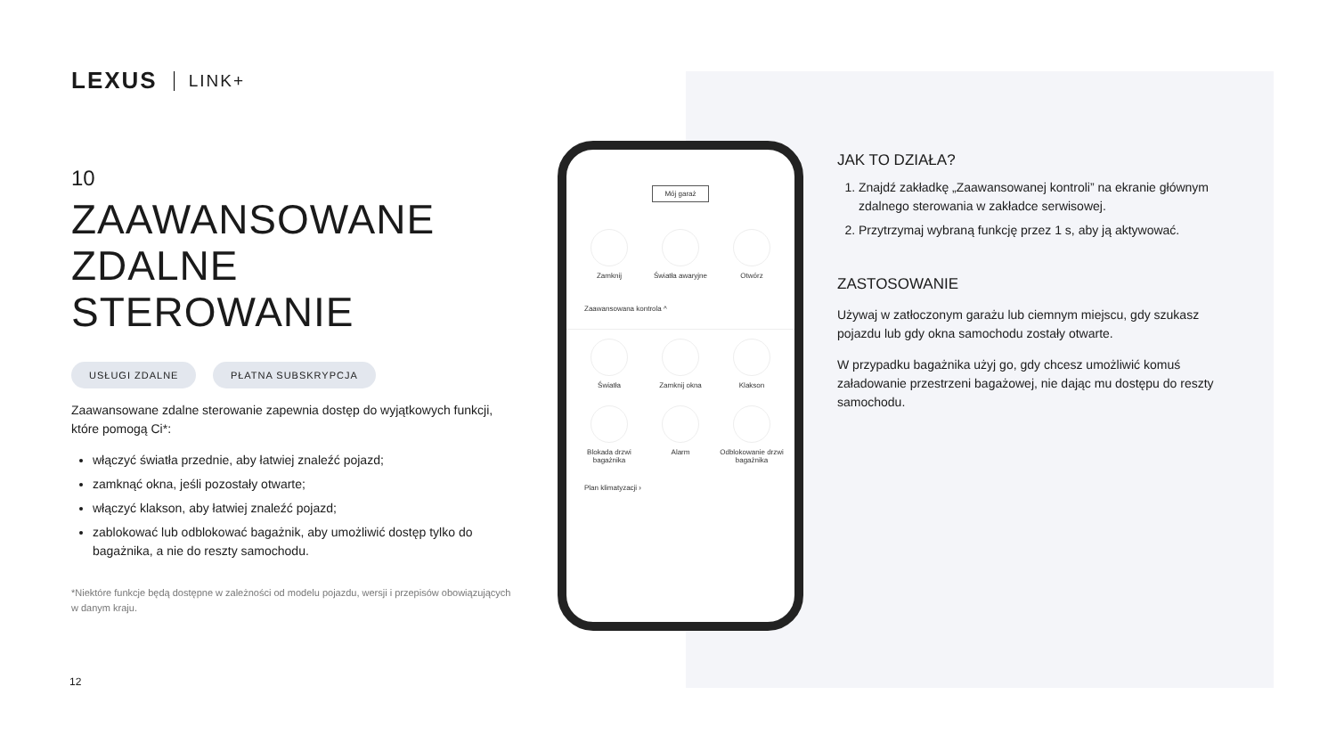LEXUS LINK+
10
ZAAWANSOWANE ZDALNE STEROWANIE
USŁUGI ZDALNE PŁATNA SUBSKRYPCJA
Zaawansowane zdalne sterowanie zapewnia dostęp do wyjątkowych funkcji, które pomogą Ci*:
włączyć światła przednie, aby łatwiej znaleźć pojazd;
zamknąć okna, jeśli pozostały otwarte;
włączyć klakson, aby łatwiej znaleźć pojazd;
zablokować lub odblokować bagażnik, aby umożliwić dostęp tylko do bagażnika, a nie do reszty samochodu.
*Niektóre funkcje będą dostępne w zależności od modelu pojazdu, wersji i przepisów obowiązujących w danym kraju.
12
Mój garaż
Zamknij
Światła awaryjne
Otwórz
Zaawansowana kontrola ^
Światła
Zamknij okna
Klakson
Blokada drzwi bagażnika
Alarm
Odblokowanie drzwi bagażnika
Plan klimatyzacji ›
JAK TO DZIAŁA?
1. Znajdź zakładkę „Zaawansowanej kontroli” na ekranie głównym zdalnego sterowania w zakładce serwisowej.
2. Przytrzymaj wybraną funkcję przez 1 s, aby ją aktywować.
ZASTOSOWANIE
Używaj w zatłoczonym garażu lub ciemnym miejscu, gdy szukasz pojazdu lub gdy okna samochodu zostały otwarte.
W przypadku bagażnika użyj go, gdy chcesz umożliwić komuś załadowanie przestrzeni bagażowej, nie dając mu dostępu do reszty samochodu.